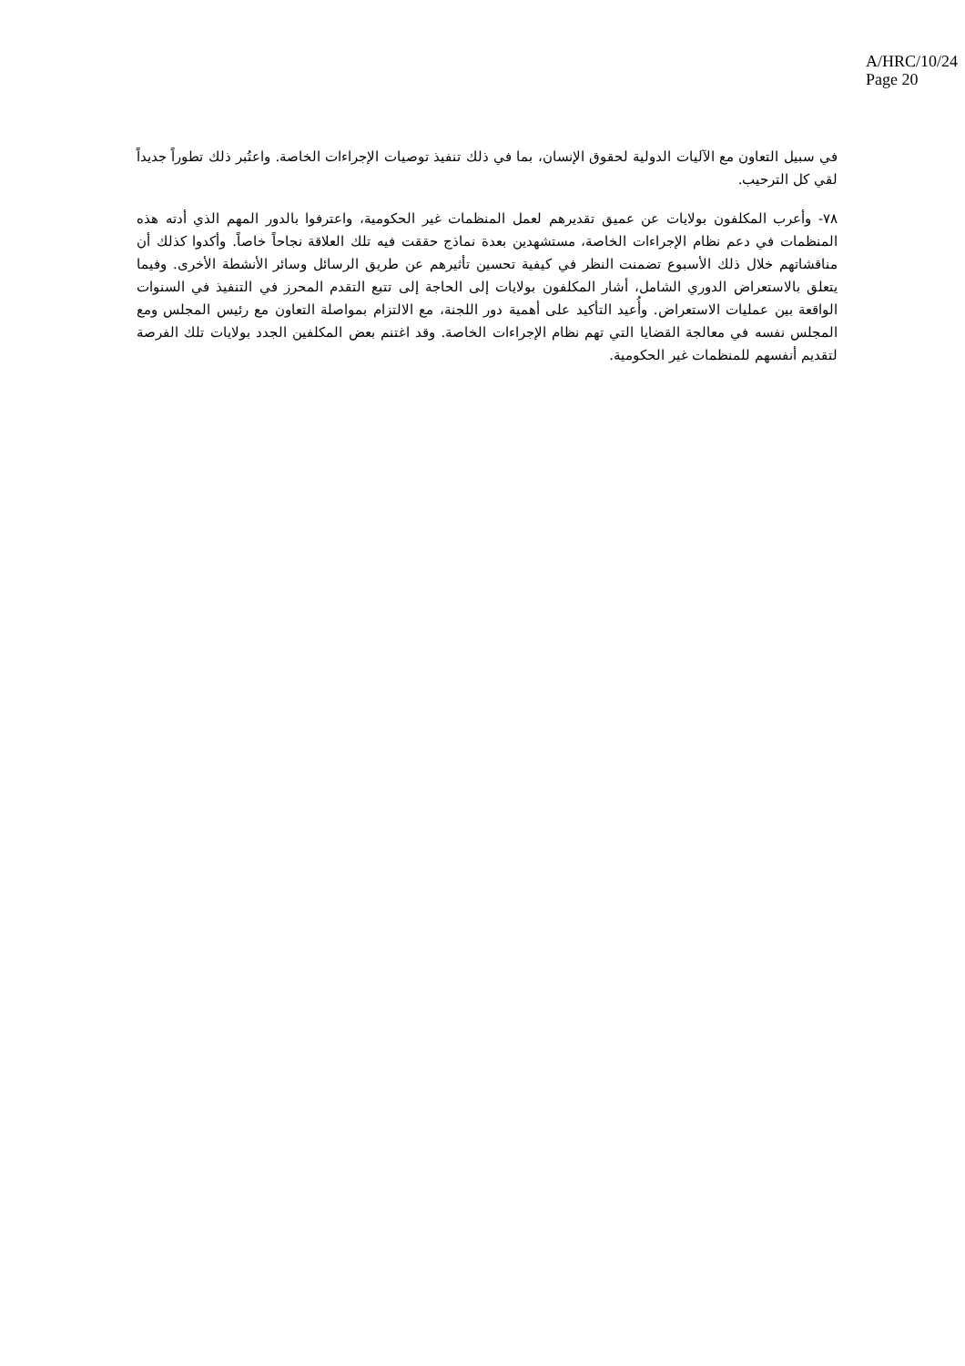A/HRC/10/24
Page 20
في سبيل التعاون مع الآليات الدولية لحقوق الإنسان، بما في ذلك تنفيذ توصيات الإجراءات الخاصة. واعتُبر ذلك تطوراً جديداً لقي كل الترحيب.
٧٨- وأعرب المكلفون بولايات عن عميق تقديرهم لعمل المنظمات غير الحكومية، واعترفوا بالدور المهم الذي أدته هذه المنظمات في دعم نظام الإجراءات الخاصة، مستشهدين بعدة نماذج حققت فيه تلك العلاقة نجاحاً خاصاً. وأكدوا كذلك أن مناقشاتهم خلال ذلك الأسبوع تضمنت النظر في كيفية تحسين تأثيرهم عن طريق الرسائل وسائر الأنشطة الأخرى. وفيما يتعلق بالاستعراض الدوري الشامل، أشار المكلفون بولايات إلى الحاجة إلى تتبع التقدم المحرز في التنفيذ في السنوات الواقعة بين عمليات الاستعراض. وأُعيد التأكيد على أهمية دور اللجنة، مع الالتزام بمواصلة التعاون مع رئيس المجلس ومع المجلس نفسه في معالجة القضايا التي تهم نظام الإجراءات الخاصة. وقد اغتنم بعض المكلفين الجدد بولايات تلك الفرصة لتقديم أنفسهم للمنظمات غير الحكومية.